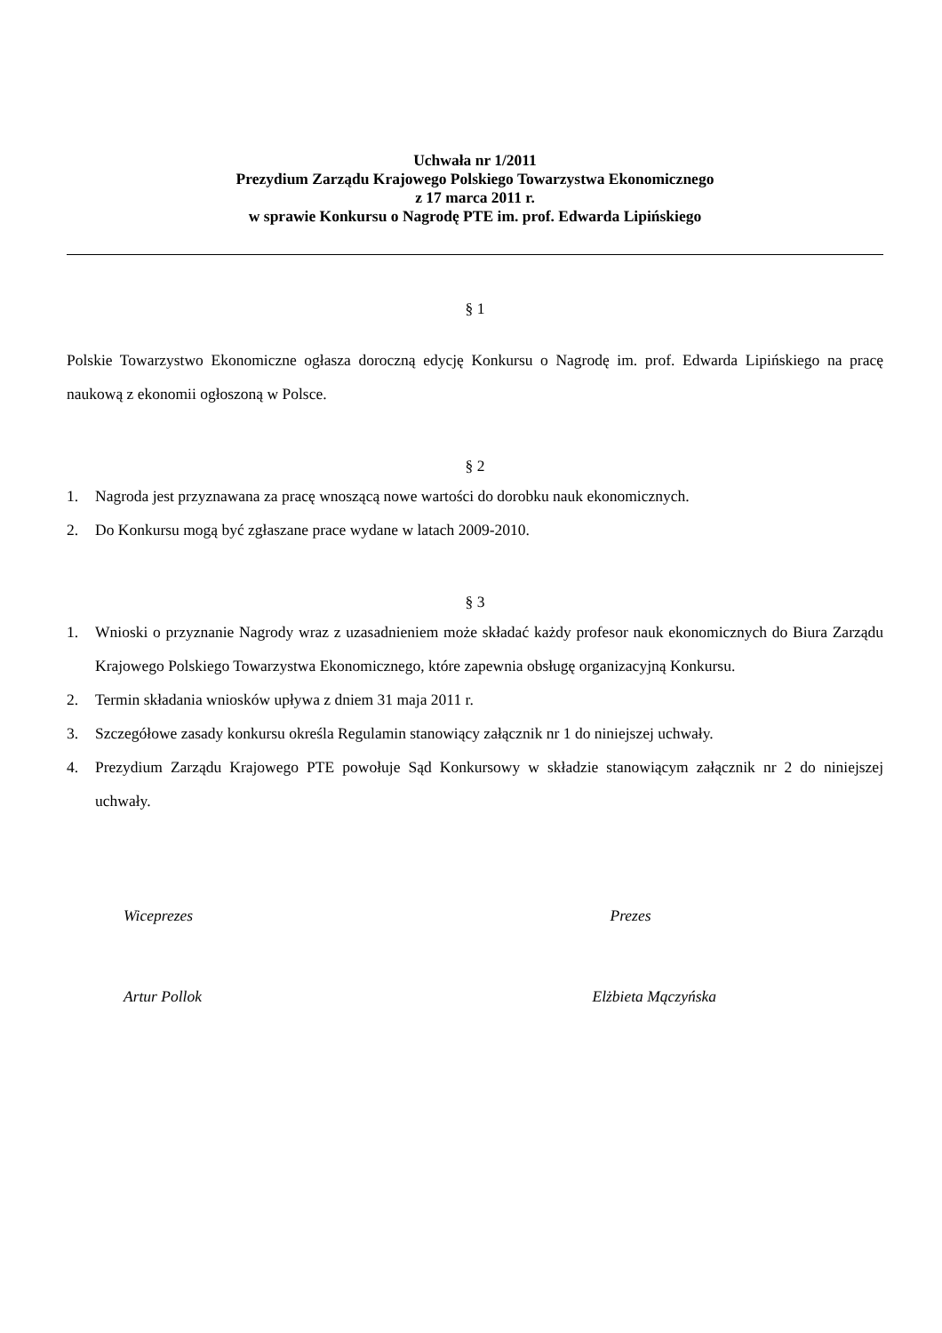Uchwała nr 1/2011
Prezydium Zarządu Krajowego Polskiego Towarzystwa Ekonomicznego
z 17 marca 2011 r.
w sprawie Konkursu o Nagrodę PTE im. prof. Edwarda Lipińskiego
§ 1
Polskie Towarzystwo Ekonomiczne ogłasza doroczną edycję Konkursu o Nagrodę im. prof. Edwarda Lipińskiego na pracę naukową z ekonomii ogłoszoną w Polsce.
§ 2
1. Nagroda jest przyznawana za pracę wnoszącą nowe wartości do dorobku nauk ekonomicznych.
2. Do Konkursu mogą być zgłaszane prace wydane w latach 2009-2010.
§ 3
1. Wnioski o przyznanie Nagrody wraz z uzasadnieniem może składać każdy profesor nauk ekonomicznych do Biura Zarządu Krajowego Polskiego Towarzystwa Ekonomicznego, które zapewnia obsługę organizacyjną Konkursu.
2. Termin składania wniosków upływa z dniem 31 maja 2011 r.
3. Szczegółowe zasady konkursu określa Regulamin stanowiący załącznik nr 1 do niniejszej uchwały.
4. Prezydium Zarządu Krajowego PTE powołuje Sąd Konkursowy w składzie stanowiącym załącznik nr 2 do niniejszej uchwały.
Wiceprezes Prezes
Artur Pollok Elżbieta Mączyńska